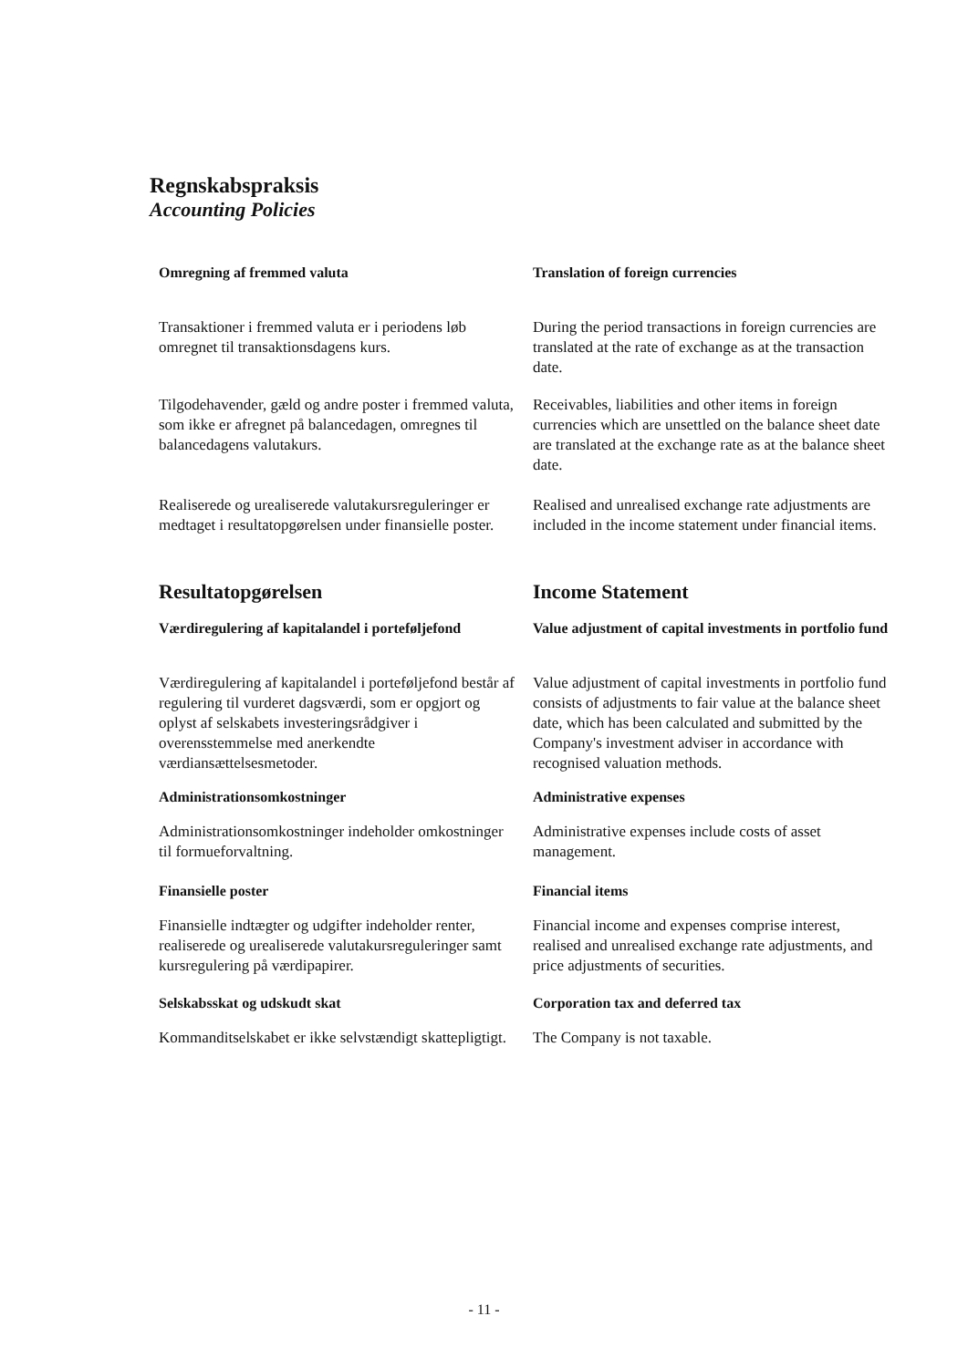Regnskabspraksis
Accounting Policies
Omregning af fremmed valuta Translation of foreign currencies
Transaktioner i fremmed valuta er i periodens løb omregnet til transaktionsdagens kurs.
During the period transactions in foreign currencies are translated at the rate of exchange as at the transaction date.
Tilgodehavender, gæld og andre poster i fremmed valuta, som ikke er afregnet på balancedagen, omregnes til balancedagens valutakurs.
Receivables, liabilities and other items in foreign currencies which are unsettled on the balance sheet date are translated at the exchange rate as at the balance sheet date.
Realiserede og urealiserede valutakursreguleringer er medtaget i resultatopgørelsen under finansielle poster.
Realised and unrealised exchange rate adjustments are included in the income statement under financial items.
Resultatopgørelsen Income Statement
Værdiregulering af kapitalandel i porteføljefond
Value adjustment of capital investments in portfolio fund
Værdiregulering af kapitalandel i porteføljefond består af regulering til vurderet dagsværdi, som er opgjort og oplyst af selskabets investeringsrådgiver i overensstemmelse med anerkendte værdiansættelsesmetoder.
Value adjustment of capital investments in portfolio fund consists of adjustments to fair value at the balance sheet date, which has been calculated and submitted by the Company's investment adviser in accordance with recognised valuation methods.
Administrationsomkostninger Administrative expenses
Administrationsomkostninger indeholder omkostninger til formueforvaltning.
Administrative expenses include costs of asset management.
Finansielle poster Financial items
Finansielle indtægter og udgifter indeholder renter, realiserede og urealiserede valutakursreguleringer samt kursregulering på værdipapirer.
Financial income and expenses comprise interest, realised and unrealised exchange rate adjustments, and price adjustments of securities.
Selskabsskat og udskudt skat Corporation tax and deferred tax
Kommanditselskabet er ikke selvstændigt skattepligtigt.
The Company is not taxable.
- 11 -